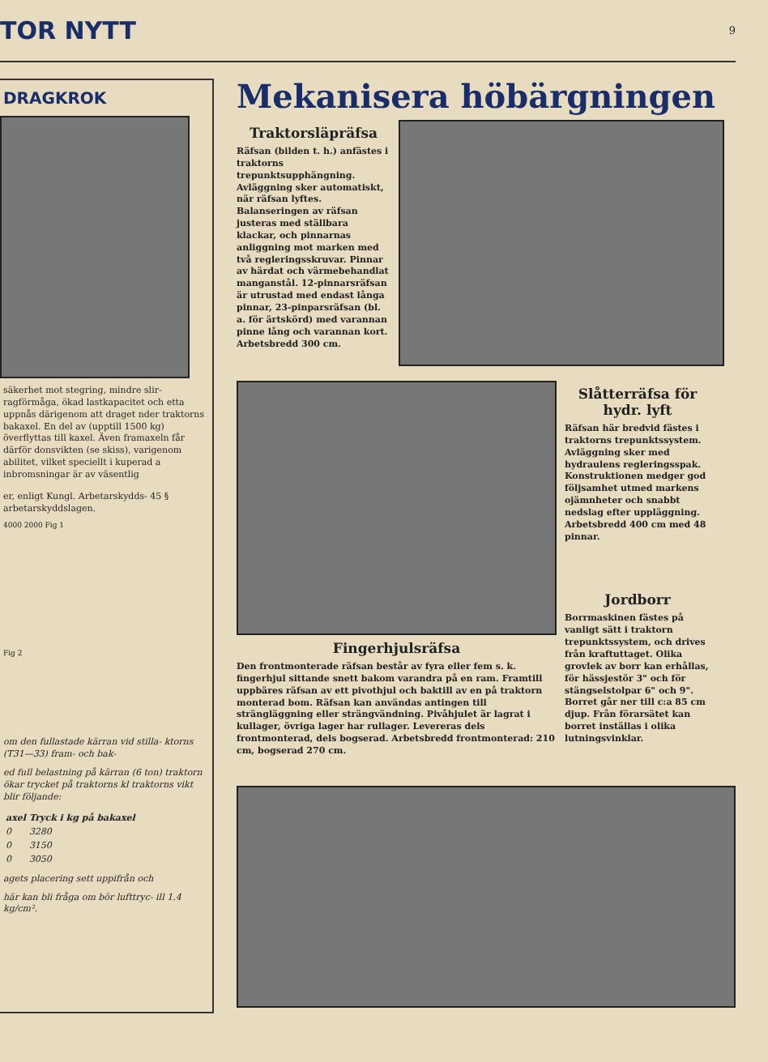TOR NYTT 9
DRAGKROK
säkerhet mot stegring, mindre slir- ragförmåga, ökad lastkapacitet och etta uppnås därigenom att draget nder traktorns bakaxel. En del av (upptill 1500 kg) överflyttas till kaxel. Även framaxeln får därför donsvikten (se skiss), varigenom abilitet, vilket speciellt i kuperad a inbromsningar är av väsentlig
er, enligt Kungl. Arbetarskydds- 45 § arbetarskyddslagen.
4000 2000 Fig 1
Fig 2
om den fullastade kärran vid stilla- ktorns (T31—33) fram- och bak-
ed full belastning på kärran (6 ton) traktorn ökar trycket på traktorns kl traktorns vikt blir följande:
| axel | Tryck i kg på bakaxel |
| --- | --- |
| 0 | 3280 |
| 0 | 3150 |
| 0 | 3050 |
agets placering sett uppifrån och
här kan bli fråga om bör lufttryc- ill 1.4 kg/cm².
Mekanisera höbärgningen
Traktorsläpräfsa
Räfsan (bilden t. h.) anfästes i traktorns trepunktsupphängning. Avläggning sker automatiskt, när räfsan lyftes. Balanseringen av räfsan justeras med ställbara klackar, och pinnarnas anliggning mot marken med två regleringsskruvar. Pinnar av härdat och värmebehandlat manganstål. 12-pinnarsräfsan är utrustad med endast långa pinnar, 23-pinparsräfsan (bl. a. för ärtskörd) med varannan pinne lång och varannan kort. Arbetsbredd 300 cm.
Fingerhjulsräfsa
Den frontmonterade räfsan består av fyra eller fem s. k. fingerhjul sittande snett bakom varandra på en ram. Framtill uppbäres räfsan av ett pivothjul och baktill av en på traktorn monterad bom. Räfsan kan användas antingen till strängläggning eller strängvändning. Pivåhjulet är lagrat i kullager, övriga lager har rullager. Levereras dels frontmonterad, dels bogserad. Arbetsbredd frontmonterad: 210 cm, bogserad 270 cm.
Slåtterräfsa för hydr. lyft
Räfsan här bredvid fästes i traktorns trepunktssystem. Avläggning sker med hydraulens regleringsspak. Konstruktionen medger god följsamhet utmed markens ojämnheter och snabbt nedslag efter uppläggning. Arbetsbredd 400 cm med 48 pinnar.
Jordborr
Borrmaskinen fästes på vanligt sätt i traktorn trepunktssystem, och drives från kraftuttaget. Olika grovlek av borr kan erhållas, för hässjestör 3" och för stängselstolpar 6" och 9". Borret går ner till c:a 85 cm djup. Från förarsätet kan borret inställas i olika lutningsvinklar.